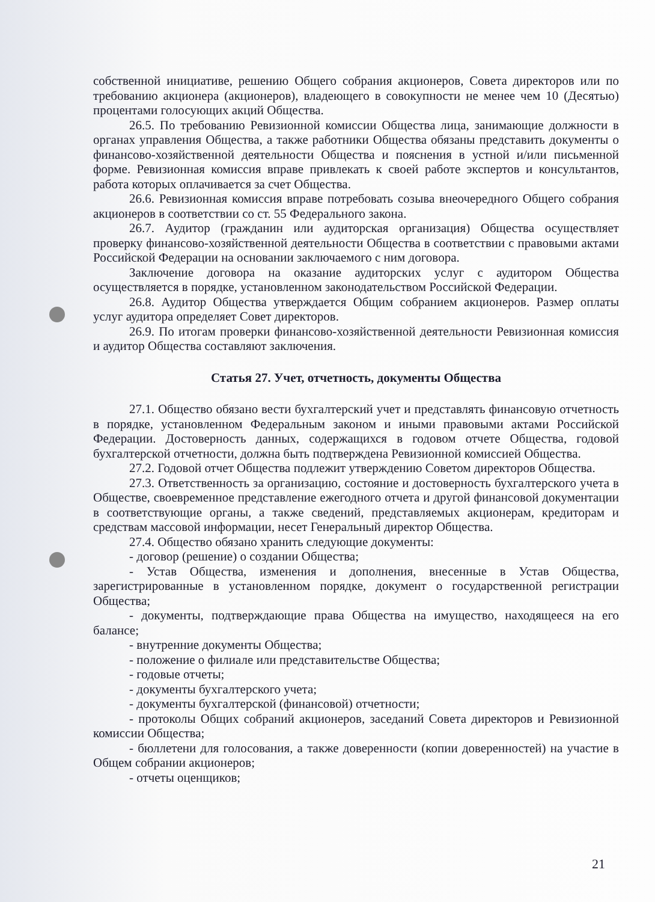собственной инициативе, решению Общего собрания акционеров, Совета директоров или по требованию акционера (акционеров), владеющего в совокупности не менее чем 10 (Десятью) процентами голосующих акций Общества.
26.5. По требованию Ревизионной комиссии Общества лица, занимающие должности в органах управления Общества, а также работники Общества обязаны представить документы о финансово-хозяйственной деятельности Общества и пояснения в устной и/или письменной форме. Ревизионная комиссия вправе привлекать к своей работе экспертов и консультантов, работа которых оплачивается за счет Общества.
26.6. Ревизионная комиссия вправе потребовать созыва внеочередного Общего собрания акционеров в соответствии со ст. 55 Федерального закона.
26.7. Аудитор (гражданин или аудиторская организация) Общества осуществляет проверку финансово-хозяйственной деятельности Общества в соответствии с правовыми актами Российской Федерации на основании заключаемого с ним договора.
Заключение договора на оказание аудиторских услуг с аудитором Общества осуществляется в порядке, установленном законодательством Российской Федерации.
26.8. Аудитор Общества утверждается Общим собранием акционеров. Размер оплаты услуг аудитора определяет Совет директоров.
26.9. По итогам проверки финансово-хозяйственной деятельности Ревизионная комиссия и аудитор Общества составляют заключения.
Статья 27. Учет, отчетность, документы Общества
27.1. Общество обязано вести бухгалтерский учет и представлять финансовую отчетность в порядке, установленном Федеральным законом и иными правовыми актами Российской Федерации. Достоверность данных, содержащихся в годовом отчете Общества, годовой бухгалтерской отчетности, должна быть подтверждена Ревизионной комиссией Общества.
27.2. Годовой отчет Общества подлежит утверждению Советом директоров Общества.
27.3. Ответственность за организацию, состояние и достоверность бухгалтерского учета в Обществе, своевременное представление ежегодного отчета и другой финансовой документации в соответствующие органы, а также сведений, представляемых акционерам, кредиторам и средствам массовой информации, несет Генеральный директор Общества.
27.4. Общество обязано хранить следующие документы:
- договор (решение) о создании Общества;
- Устав Общества, изменения и дополнения, внесенные в Устав Общества, зарегистрированные в установленном порядке, документ о государственной регистрации Общества;
- документы, подтверждающие права Общества на имущество, находящееся на его балансе;
- внутренние документы Общества;
- положение о филиале или представительстве Общества;
- годовые отчеты;
- документы бухгалтерского учета;
- документы бухгалтерской (финансовой) отчетности;
- протоколы Общих собраний акционеров, заседаний Совета директоров и Ревизионной комиссии Общества;
- бюллетени для голосования, а также доверенности (копии доверенностей) на участие в Общем собрании акционеров;
- отчеты оценщиков;
21